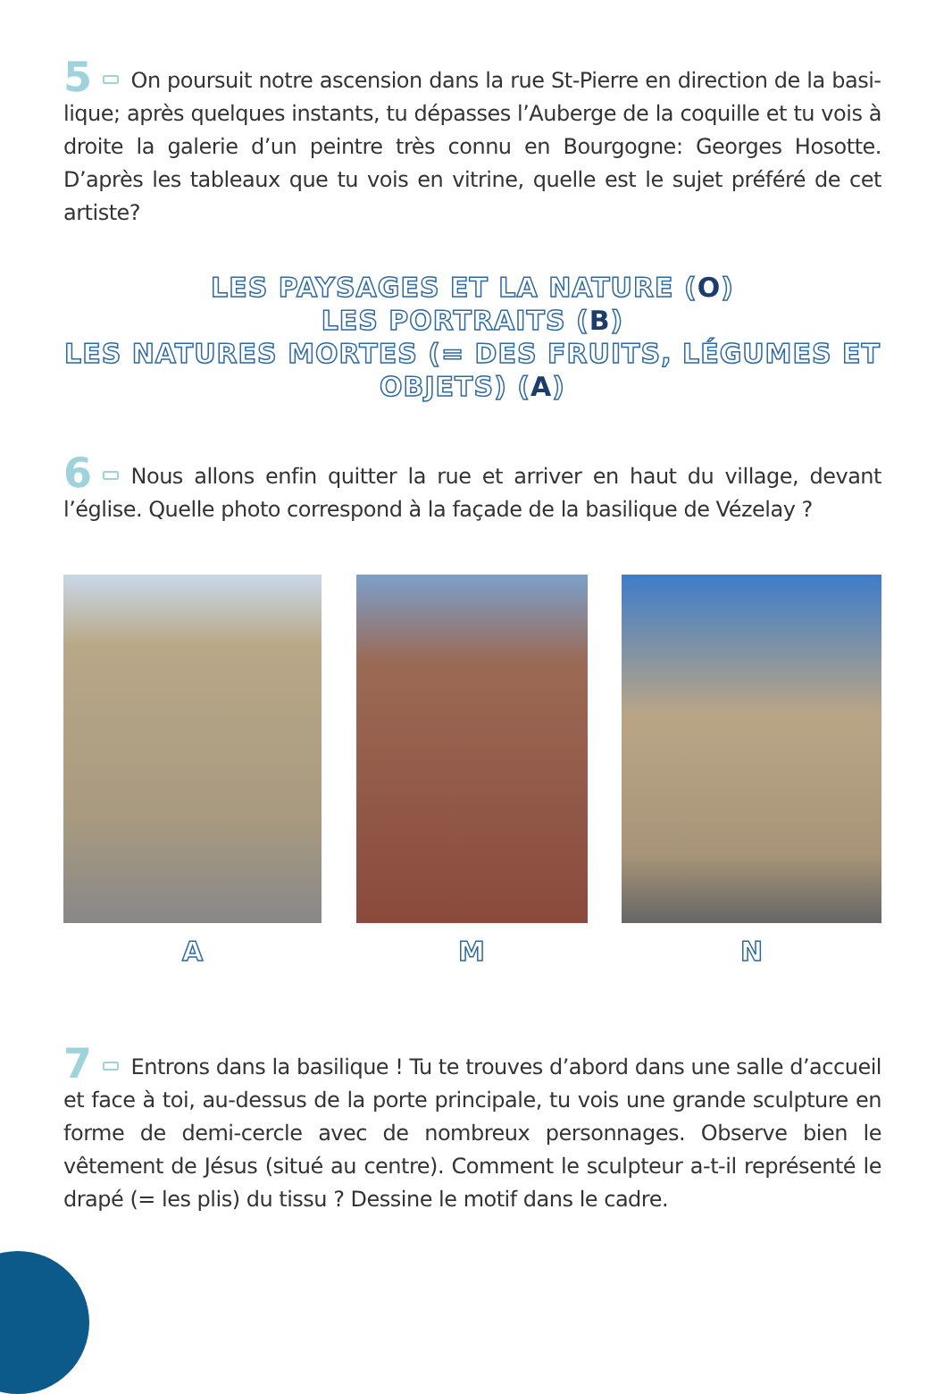5 On poursuit notre ascension dans la rue St-Pierre en direction de la basi­lique; après quelques instants, tu dépasses l’Auberge de la coquille et tu vois à droite la galerie d’un peintre très connu en Bourgogne: Georges Hosotte. D’après les tableaux que tu vois en vitrine, quelle est le sujet préféré de cet artiste?
LES PAYSAGES ET LA NATURE (O)
LES PORTRAITS (B)
LES NATURES MORTES (= DES FRUITS, LÉGUMES ET OBJETS) (A)
6 Nous allons enfin quitter la rue et arriver en haut du village, devant l’église. Quelle photo correspond à la façade de la basilique de Vézelay ?
A M N
7 Entrons dans la basilique ! Tu te trouves d’abord dans une salle d’accueil et face à toi, au-dessus de la porte principale, tu vois une grande sculpture en forme de demi-cercle avec de nombreux personnages. Observe bien le vêtement de Jésus (situé au centre). Comment le sculpteur a-t-il représenté le drapé (= les plis) du tissu ? Dessine le motif dans le cadre.